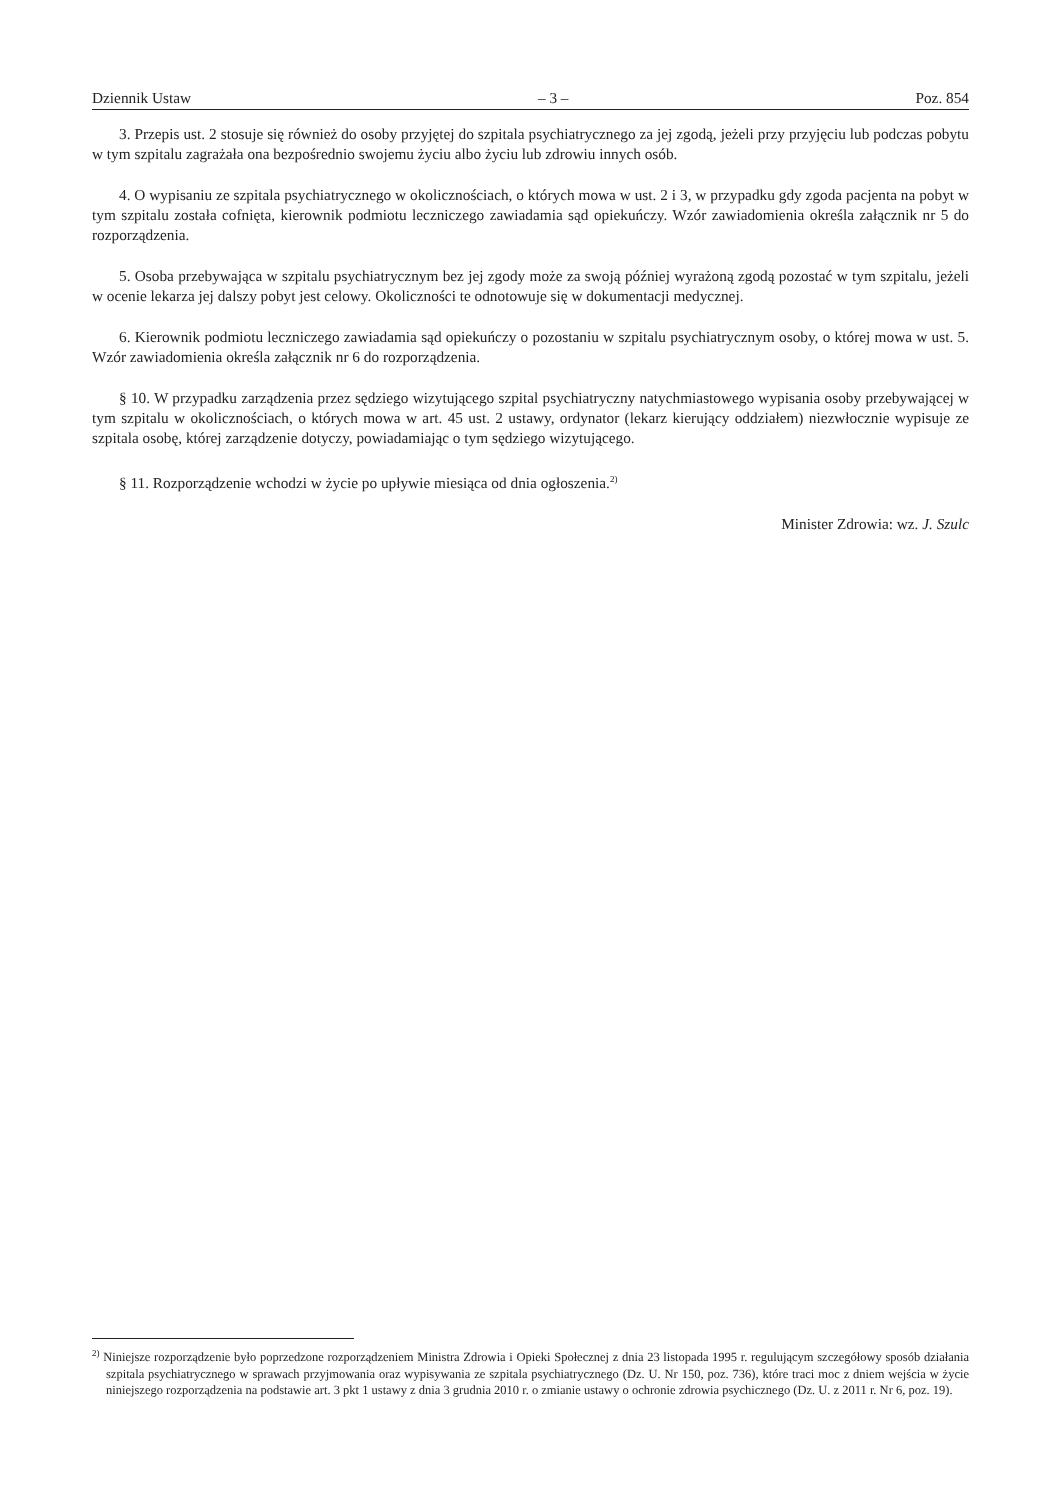Dziennik Ustaw – 3 – Poz. 854
3. Przepis ust. 2 stosuje się również do osoby przyjętej do szpitala psychiatrycznego za jej zgodą, jeżeli przy przyjęciu lub podczas pobytu w tym szpitalu zagrażała ona bezpośrednio swojemu życiu albo życiu lub zdrowiu innych osób.
4. O wypisaniu ze szpitala psychiatrycznego w okolicznościach, o których mowa w ust. 2 i 3, w przypadku gdy zgoda pacjenta na pobyt w tym szpitalu została cofnięta, kierownik podmiotu leczniczego zawiadamia sąd opiekuńczy. Wzór zawiadomienia określa załącznik nr 5 do rozporządzenia.
5. Osoba przebywająca w szpitalu psychiatrycznym bez jej zgody może za swoją później wyrażoną zgodą pozostać w tym szpitalu, jeżeli w ocenie lekarza jej dalszy pobyt jest celowy. Okoliczności te odnotowuje się w dokumentacji medycznej.
6. Kierownik podmiotu leczniczego zawiadamia sąd opiekuńczy o pozostaniu w szpitalu psychiatrycznym osoby, o której mowa w ust. 5. Wzór zawiadomienia określa załącznik nr 6 do rozporządzenia.
§ 10. W przypadku zarządzenia przez sędziego wizytującego szpital psychiatryczny natychmiastowego wypisania osoby przebywającej w tym szpitalu w okolicznościach, o których mowa w art. 45 ust. 2 ustawy, ordynator (lekarz kierujący oddziałem) niezwłocznie wypisuje ze szpitala osobę, której zarządzenie dotyczy, powiadamiając o tym sędziego wizytującego.
§ 11. Rozporządzenie wchodzi w życie po upływie miesiąca od dnia ogłoszenia.<sup>2)</sup>
Minister Zdrowia: wz. J. Szulc
<sup>2)</sup> Niniejsze rozporządzenie było poprzedzone rozporządzeniem Ministra Zdrowia i Opieki Społecznej z dnia 23 listopada 1995 r. regulującym szczegółowy sposób działania szpitala psychiatrycznego w sprawach przyjmowania oraz wypisywania ze szpitala psychiatrycznego (Dz. U. Nr 150, poz. 736), które traci moc z dniem wejścia w życie niniejszego rozporządzenia na podstawie art. 3 pkt 1 ustawy z dnia 3 grudnia 2010 r. o zmianie ustawy o ochronie zdrowia psychicznego (Dz. U. z 2011 r. Nr 6, poz. 19).